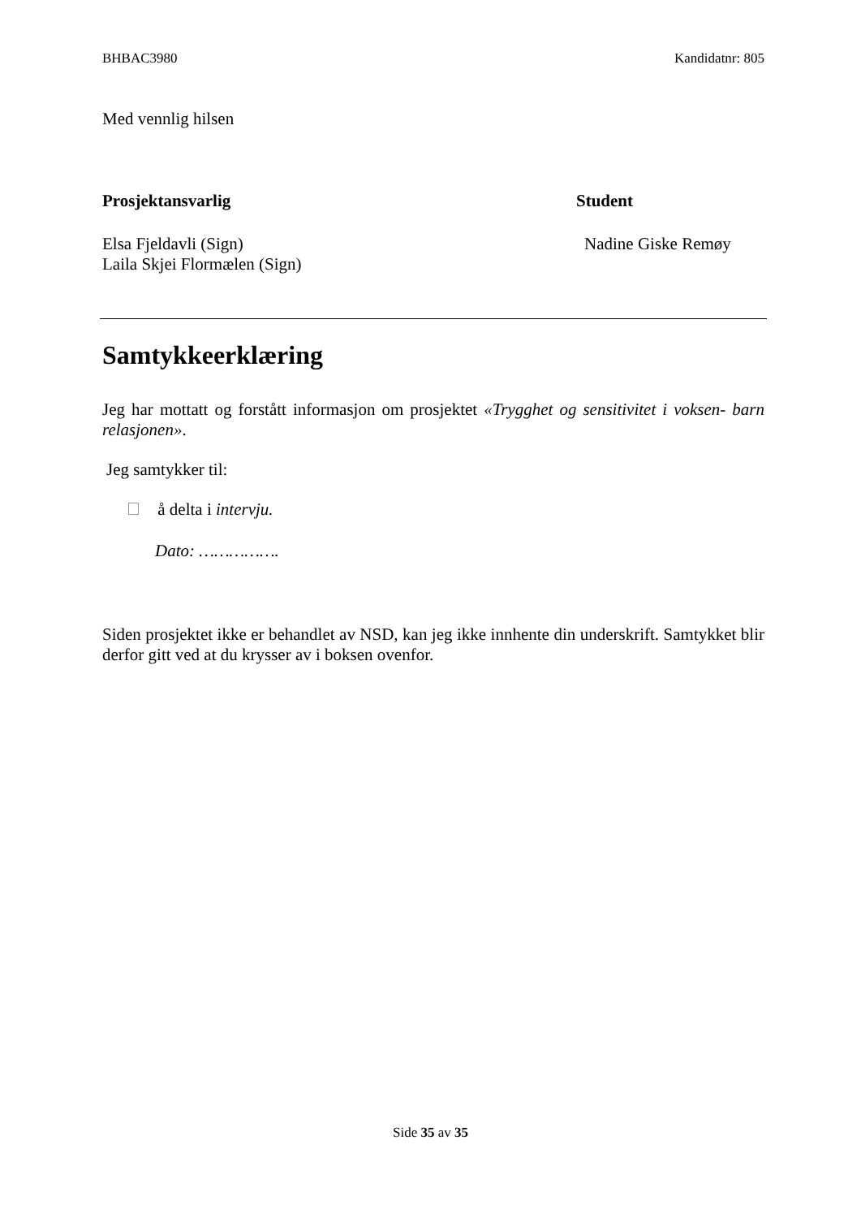BHBAC3980 Kandidatnr: 805
Med vennlig hilsen
Prosjektansvarlig
Elsa Fjeldavli (Sign)
Laila Skjei Flormælen (Sign)
Student
Nadine Giske Remøy
Samtykkeerklæring
Jeg har mottatt og forstått informasjon om prosjektet «Trygghet og sensitivitet i voksen- barn relasjonen».
Jeg samtykker til:
å delta i intervju.
Dato: …………….
Siden prosjektet ikke er behandlet av NSD, kan jeg ikke innhente din underskrift. Samtykket blir derfor gitt ved at du krysser av i boksen ovenfor.
Side 35 av 35